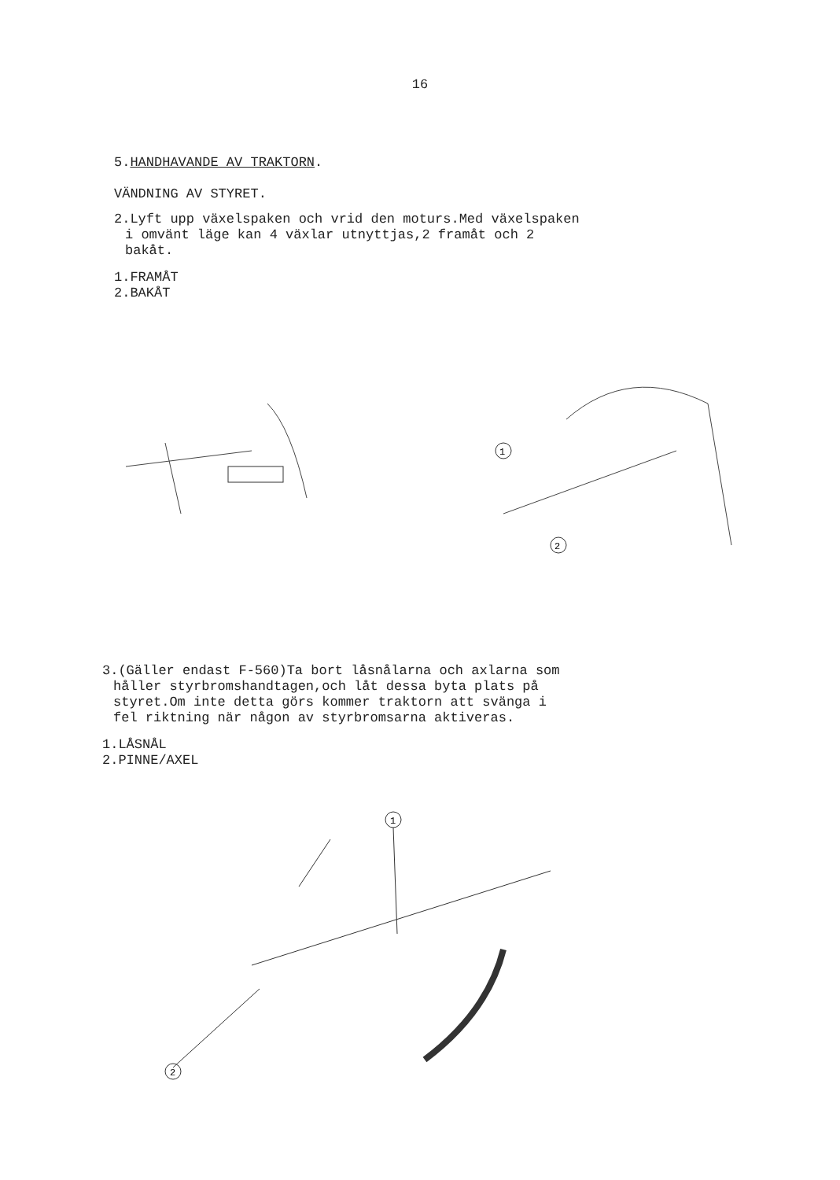16
5. HANDHAVANDE AV TRAKTORN.
VÄNDNING AV STYRET.
2.Lyft upp växelspaken och vrid den moturs.Med växelspaken
i omvänt läge kan 4 växlar utnyttjas,2 framåt och 2
bakåt.
1.FRAMÅT
2.BAKÅT
1
2
3.(Gäller endast F-560)Ta bort låsnålarna och axlarna som
håller styrbromshandtagen,och låt dessa byta plats på
styret.Om inte detta görs kommer traktorn att svänga i
fel riktning när någon av styrbromsarna aktiveras.
1.LÅSNÅL
2.PINNE/AXEL
1
2